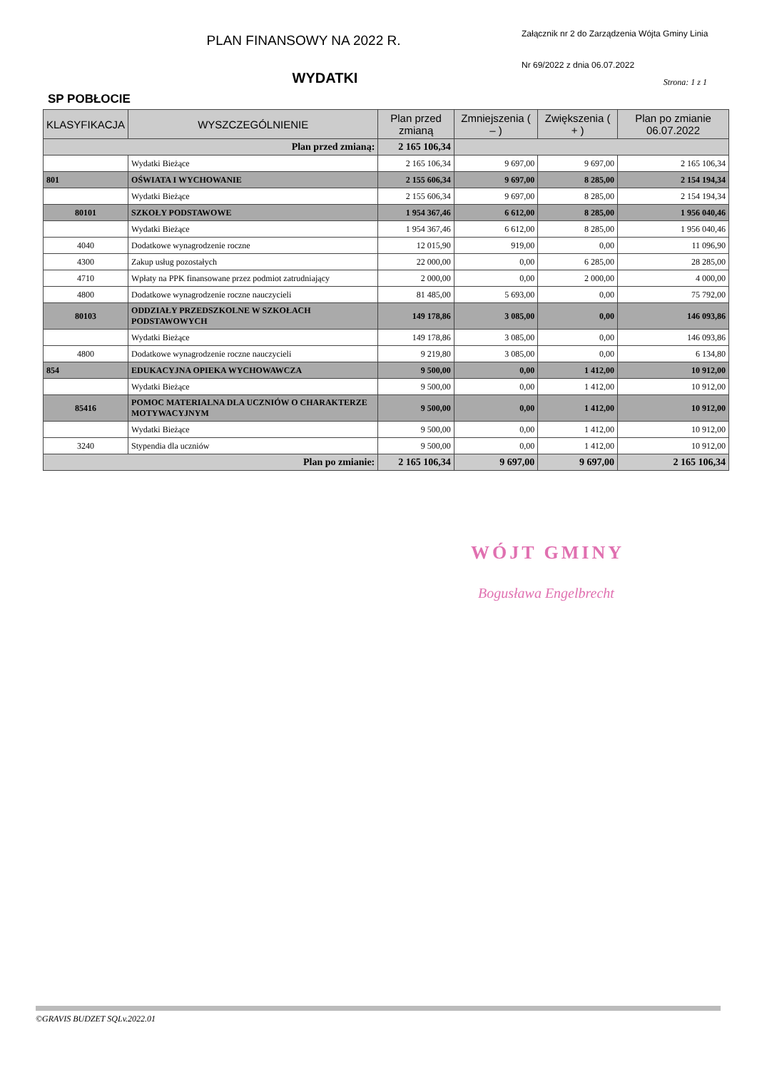PLAN FINANSOWY NA 2022 R.
WYDATKI
Załącznik nr 2 do Zarządzenia Wójta Gminy Linia
Nr 69/2022 z dnia 06.07.2022
Strona: 1 z 1
SP POBŁOCIE
| KLASYFIKACJA | WYSZCZEGÓLNIENIE | Plan przed zmianą | Zmniejszenia ( – ) | Zwiększenia ( + ) | Plan po zmianie 06.07.2022 |
| --- | --- | --- | --- | --- | --- |
| Plan przed zmianą: | | 2 165 106,34 | | | |
| | Wydatki Bieżące | 2 165 106,34 | 9 697,00 | 9 697,00 | 2 165 106,34 |
| 801 | OŚWIATA I WYCHOWANIE | 2 155 606,34 | 9 697,00 | 8 285,00 | 2 154 194,34 |
| | Wydatki Bieżące | 2 155 606,34 | 9 697,00 | 8 285,00 | 2 154 194,34 |
| 80101 | SZKOŁY PODSTAWOWE | 1 954 367,46 | 6 612,00 | 8 285,00 | 1 956 040,46 |
| | Wydatki Bieżące | 1 954 367,46 | 6 612,00 | 8 285,00 | 1 956 040,46 |
| 4040 | Dodatkowe wynagrodzenie roczne | 12 015,90 | 919,00 | 0,00 | 11 096,90 |
| 4300 | Zakup usług pozostałych | 22 000,00 | 0,00 | 6 285,00 | 28 285,00 |
| 4710 | Wpłaty na PPK finansowane przez podmiot zatrudniający | 2 000,00 | 0,00 | 2 000,00 | 4 000,00 |
| 4800 | Dodatkowe wynagrodzenie roczne nauczycieli | 81 485,00 | 5 693,00 | 0,00 | 75 792,00 |
| 80103 | ODDZIAŁY PRZEDSZKOLNE W SZKOŁACH PODSTAWOWYCH | 149 178,86 | 3 085,00 | 0,00 | 146 093,86 |
| | Wydatki Bieżące | 149 178,86 | 3 085,00 | 0,00 | 146 093,86 |
| 4800 | Dodatkowe wynagrodzenie roczne nauczycieli | 9 219,80 | 3 085,00 | 0,00 | 6 134,80 |
| 854 | EDUKACYJNA OPIEKA WYCHOWAWCZA | 9 500,00 | 0,00 | 1 412,00 | 10 912,00 |
| | Wydatki Bieżące | 9 500,00 | 0,00 | 1 412,00 | 10 912,00 |
| 85416 | POMOC MATERIALNA DLA UCZNIÓW O CHARAKTERZE MOTYWACYJNYM | 9 500,00 | 0,00 | 1 412,00 | 10 912,00 |
| | Wydatki Bieżące | 9 500,00 | 0,00 | 1 412,00 | 10 912,00 |
| 3240 | Stypendia dla uczniów | 9 500,00 | 0,00 | 1 412,00 | 10 912,00 |
| Plan po zmianie: | | 2 165 106,34 | 9 697,00 | 9 697,00 | 2 165 106,34 |
WÓJT GMINY
Bogusława Engelbrecht
©GRAVIS BUDZET SQLv.2022.01